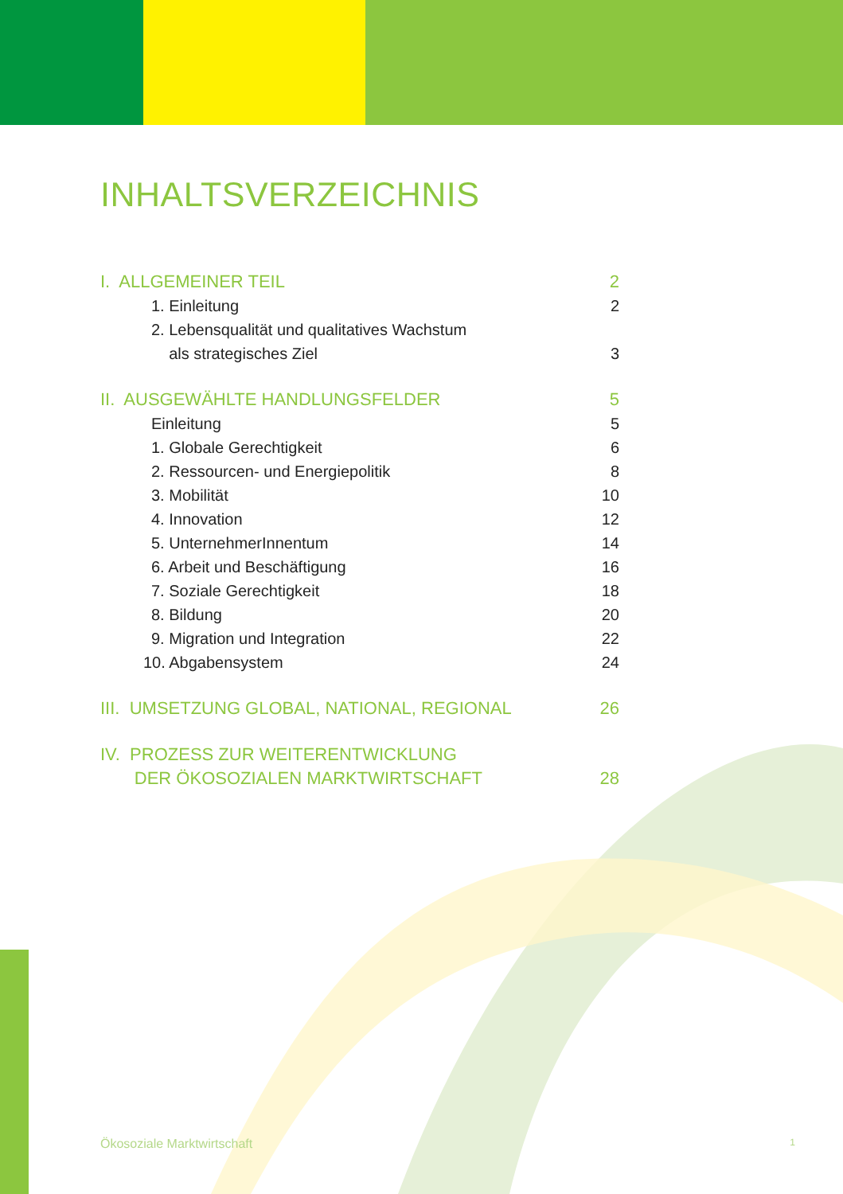INHALTSVERZEICHNIS
I. ALLGEMEINER TEIL 2
1. Einleitung 2
2. Lebensqualität und qualitatives Wachstum
als strategisches Ziel 3
II. AUSGEWÄHLTE HANDLUNGSFELDER 5
Einleitung 5
1. Globale Gerechtigkeit 6
2. Ressourcen- und Energiepolitik 8
3. Mobilität 10
4. Innovation 12
5. UnternehmerInnentum 14
6. Arbeit und Beschäftigung 16
7. Soziale Gerechtigkeit 18
8. Bildung 20
9. Migration und Integration 22
10. Abgabensystem 24
III. UMSETZUNG GLOBAL, NATIONAL, REGIONAL 26
IV. PROZESS ZUR WEITERENTWICKLUNG
DER ÖKOSOZIALEN MARKTWIRTSCHAFT 28
Ökosoziale Marktwirtschaft 1